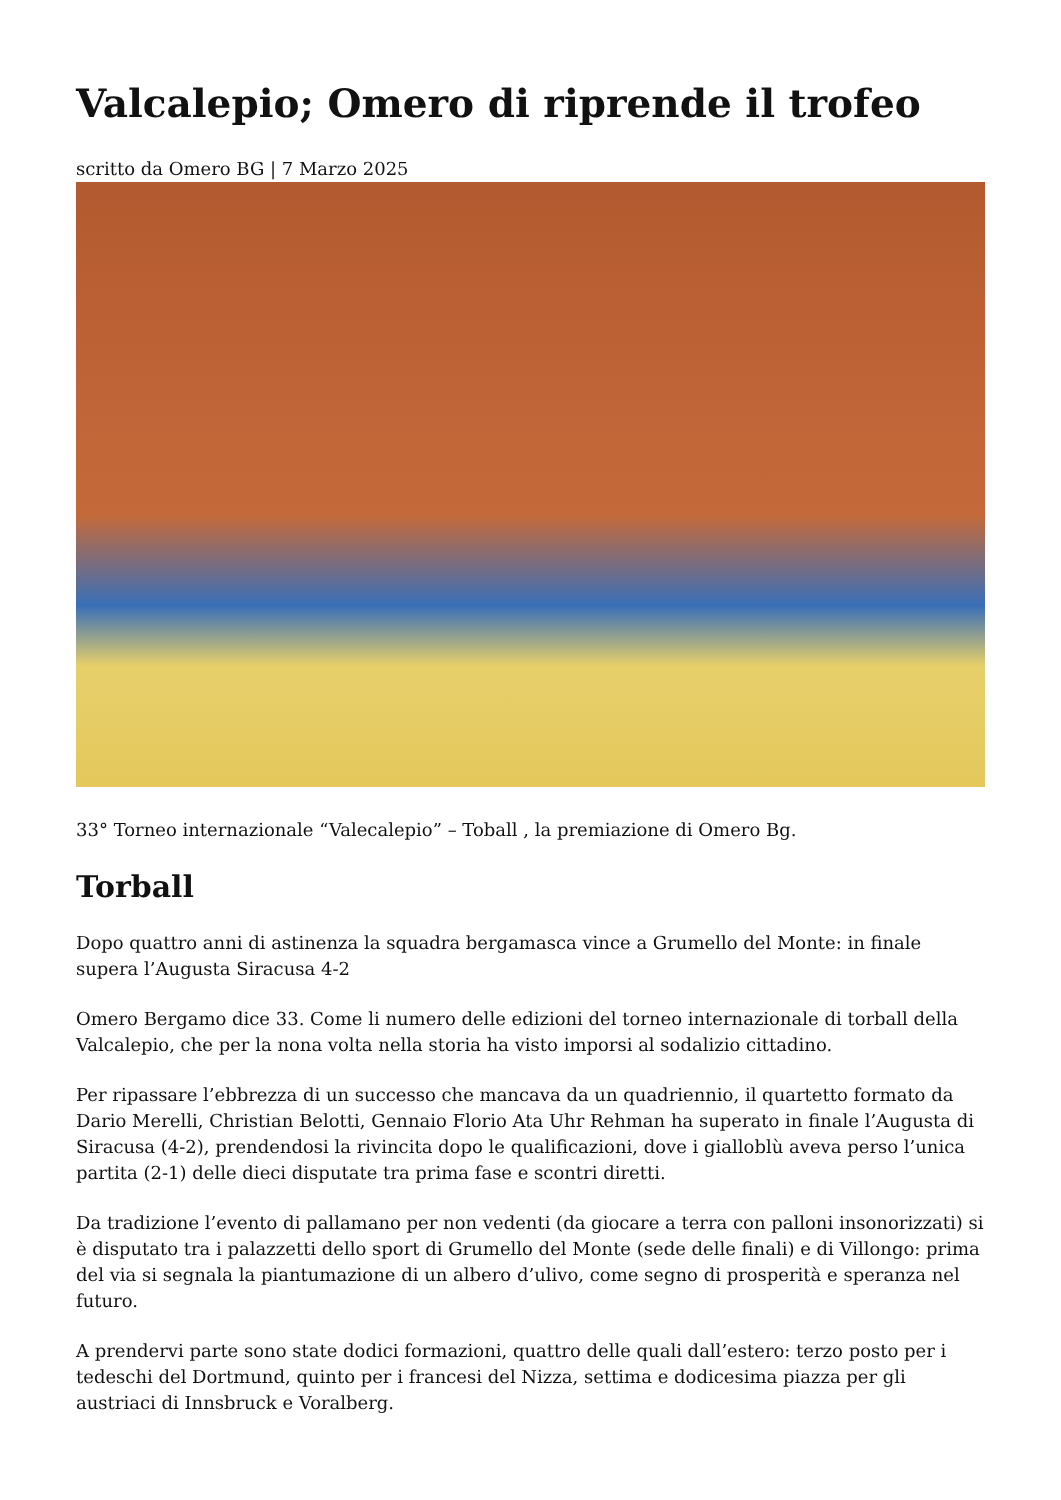Valcalepio; Omero di riprende il trofeo
scritto da Omero BG | 7 Marzo 2025
33° Torneo internazionale “Valecalepio” – Toball , la premiazione di Omero Bg.
Torball
Dopo quattro anni di astinenza la squadra bergamasca vince a Grumello del Monte: in finale supera l’Augusta Siracusa 4-2
Omero Bergamo dice 33. Come li numero delle edizioni del torneo internazionale di torball della Valcalepio, che per la nona volta nella storia ha visto imporsi al sodalizio cittadino.
Per ripassare l’ebbrezza di un successo che mancava da un quadriennio, il quartetto formato da Dario Merelli, Christian Belotti, Gennaio Florio Ata Uhr Rehman ha superato in finale l’Augusta di Siracusa (4-2), prendendosi la rivincita dopo le qualificazioni, dove i gialloblù aveva perso l’unica partita (2-1) delle dieci disputate tra prima fase e scontri diretti.
Da tradizione l’evento di pallamano per non vedenti (da giocare a terra con palloni insonorizzati) si è disputato tra i palazzetti dello sport di Grumello del Monte (sede delle finali) e di Villongo: prima del via si segnala la piantumazione di un albero d’ulivo, come segno di prosperità e speranza nel futuro.
A prendervi parte sono state dodici formazioni, quattro delle quali dall’estero: terzo posto per i tedeschi del Dortmund, quinto per i francesi del Nizza, settima e dodicesima piazza per gli austriaci di Innsbruck e Voralberg.